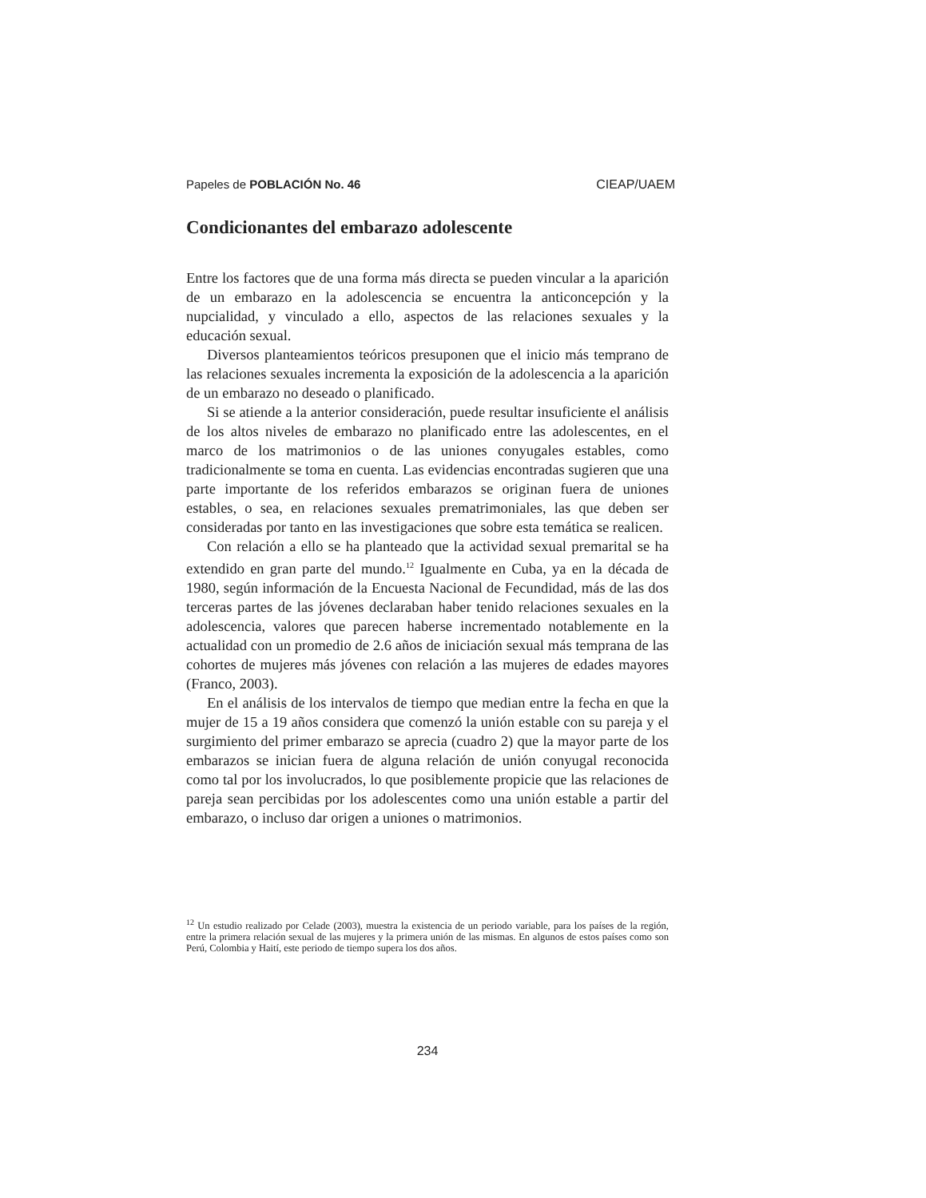Papeles de POBLACIÓN No. 46 CIEAP/UAEM
Condicionantes del embarazo adolescente
Entre los factores que de una forma más directa se pueden vincular a la aparición de un embarazo en la adolescencia se encuentra la anticoncepción y la nupcialidad, y vinculado a ello, aspectos de las relaciones sexuales y la educación sexual.
Diversos planteamientos teóricos presuponen que el inicio más temprano de las relaciones sexuales incrementa la exposición de la adolescencia a la aparición de un embarazo no deseado o planificado.
Si se atiende a la anterior consideración, puede resultar insuficiente el análisis de los altos niveles de embarazo no planificado entre las adolescentes, en el marco de los matrimonios o de las uniones conyugales estables, como tradicionalmente se toma en cuenta. Las evidencias encontradas sugieren que una parte importante de los referidos embarazos se originan fuera de uniones estables, o sea, en relaciones sexuales prematrimoniales, las que deben ser consideradas por tanto en las investigaciones que sobre esta temática se realicen.
Con relación a ello se ha planteado que la actividad sexual premarital se ha extendido en gran parte del mundo.<sup>12</sup> Igualmente en Cuba, ya en la década de 1980, según información de la Encuesta Nacional de Fecundidad, más de las dos terceras partes de las jóvenes declaraban haber tenido relaciones sexuales en la adolescencia, valores que parecen haberse incrementado notablemente en la actualidad con un promedio de 2.6 años de iniciación sexual más temprana de las cohortes de mujeres más jóvenes con relación a las mujeres de edades mayores (Franco, 2003).
En el análisis de los intervalos de tiempo que median entre la fecha en que la mujer de 15 a 19 años considera que comenzó la unión estable con su pareja y el surgimiento del primer embarazo se aprecia (cuadro 2) que la mayor parte de los embarazos se inician fuera de alguna relación de unión conyugal reconocida como tal por los involucrados, lo que posiblemente propicie que las relaciones de pareja sean percibidas por los adolescentes como una unión estable a partir del embarazo, o incluso dar origen a uniones o matrimonios.
<sup>12</sup> Un estudio realizado por Celade (2003), muestra la existencia de un periodo variable, para los países de la región, entre la primera relación sexual de las mujeres y la primera unión de las mismas. En algunos de estos países como son Perú, Colombia y Haití, este periodo de tiempo supera los dos años.
234